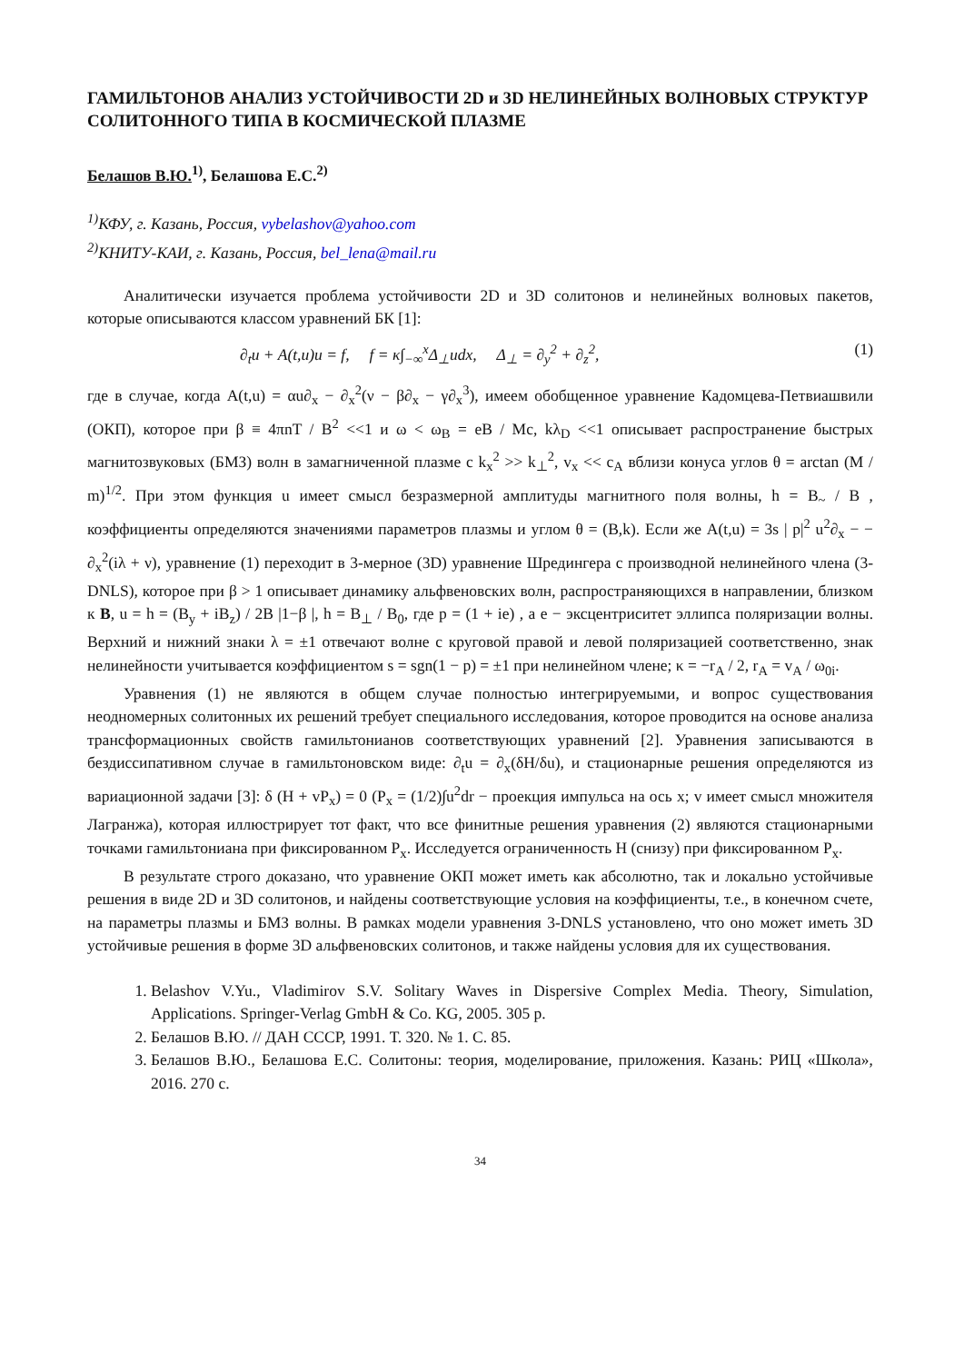ГАМИЛЬТОНОВ АНАЛИЗ УСТОЙЧИВОСТИ 2D и 3D НЕЛИНЕЙНЫХ ВОЛНОВЫХ СТРУКТУР СОЛИТОННОГО ТИПА В КОСМИЧЕСКОЙ ПЛАЗМЕ
Белашов В.Ю.<sup>1)</sup>, Белашова Е.С.<sup>2)</sup>
<sup>1)</sup> КФУ, г. Казань, Россия, vybelashov@yahoo.com
<sup>2)</sup> КНИТУ-КАИ, г. Казань, Россия, bel_lena@mail.ru
Аналитически изучается проблема устойчивости 2D и 3D солитонов и нелинейных волновых пакетов, которые описываются классом уравнений БК [1]:
∂<sub>t</sub>u + A(t,u)u = f, f = κ∫<sub>−∞</sub><sup>x</sup>Δ<sub>⊥</sub>udx, Δ<sub>⊥</sub> = ∂<sub>y</sub><sup>2</sup> + ∂<sub>z</sub><sup>2</sup>, (1)
где в случае, когда A(t,u) = αu∂<sub>x</sub> − ∂<sub>x</sub><sup>2</sup>(ν − β∂<sub>x</sub> − γ∂<sub>x</sub><sup>3</sup>), имеем обобщенное уравнение Кадомцева-Петвиашвили (ОКП), которое при β ≡ 4πnT / B<sup>2</sup> <<1 и ω < ω<sub>B</sub> = eB / Mc, kλ<sub>D</sub> <<1 описывает распространение быстрых магнитозвуковых (БМЗ) волн в замагниченной плазме с k<sub>x</sub><sup>2</sup> >> k<sub>⊥</sub><sup>2</sup>, v<sub>x</sub> << c<sub>A</sub> вблизи конуса углов θ = arctan (M / m)<sup>1/2</sup>. При этом функция u имеет смысл безразмерной амплитуды магнитного поля волны, h = B<sub>~</sub> / B , коэффициенты определяются значениями параметров плазмы и углом θ = (B,k). Если же A(t,u) = 3s | p|<sup>2</sup> u<sup>2</sup>∂<sub>x</sub> − − ∂<sub>x</sub><sup>2</sup>(iλ + ν), уравнение (1) переходит в 3-мерное (3D) уравнение Шредингера с производной нелинейного члена (3-DNLS), которое при β > 1 описывает динамику альфвеновских волн, распространяющихся в направлении, близком к B, u = h = (B<sub>y</sub> + iB<sub>z</sub>) / 2B |1−β |, h = B<sub>⊥</sub> / B<sub>0</sub>, где p = (1 + ie) , а e − эксцентриситет эллипса поляризации волны. Верхний и нижний знаки λ = ±1 отвечают волне с круговой правой и левой поляризацией соответственно, знак нелинейности учитывается коэффициентом s = sgn(1 − p) = ±1 при нелинейном члене; κ = −r<sub>A</sub> / 2, r<sub>A</sub> = v<sub>A</sub> / ω<sub>0i</sub>.
Уравнения (1) не являются в общем случае полностью интегрируемыми, и вопрос существования неодномерных солитонных их решений требует специального исследования, которое проводится на основе анализа трансформационных свойств гамильтонианов соответствующих уравнений [2]. Уравнения записываются в бездиссипативном случае в гамильтоновском виде: ∂<sub>t</sub>u = ∂<sub>x</sub>(δH/δu), и стационарные решения определяются из вариационной задачи [3]: δ (H + vP<sub>x</sub>) = 0 (P<sub>x</sub> = (1/2)∫u<sup>2</sup>dr − проекция импульса на ось x; v имеет смысл множителя Лагранжа), которая иллюстрирует тот факт, что все финитные решения уравнения (2) являются стационарными точками гамильтониана при фиксированном P<sub>x</sub>. Исследуется ограниченность H (снизу) при фиксированном P<sub>x</sub>.
В результате строго доказано, что уравнение ОКП может иметь как абсолютно, так и локально устойчивые решения в виде 2D и 3D солитонов, и найдены соответствующие условия на коэффициенты, т.е., в конечном счете, на параметры плазмы и БМЗ волны. В рамках модели уравнения 3-DNLS установлено, что оно может иметь 3D устойчивые решения в форме 3D альфвеновских солитонов, и также найдены условия для их существования.
1. Belashov V.Yu., Vladimirov S.V. Solitary Waves in Dispersive Complex Media. Theory, Simulation, Applications. Springer-Verlag GmbH & Co. KG, 2005. 305 p.
2. Белашов В.Ю. // ДАН СССР, 1991. Т. 320. № 1. С. 85.
3. Белашов В.Ю., Белашова Е.С. Солитоны: теория, моделирование, приложения. Казань: РИЦ «Школа», 2016. 270 с.
34